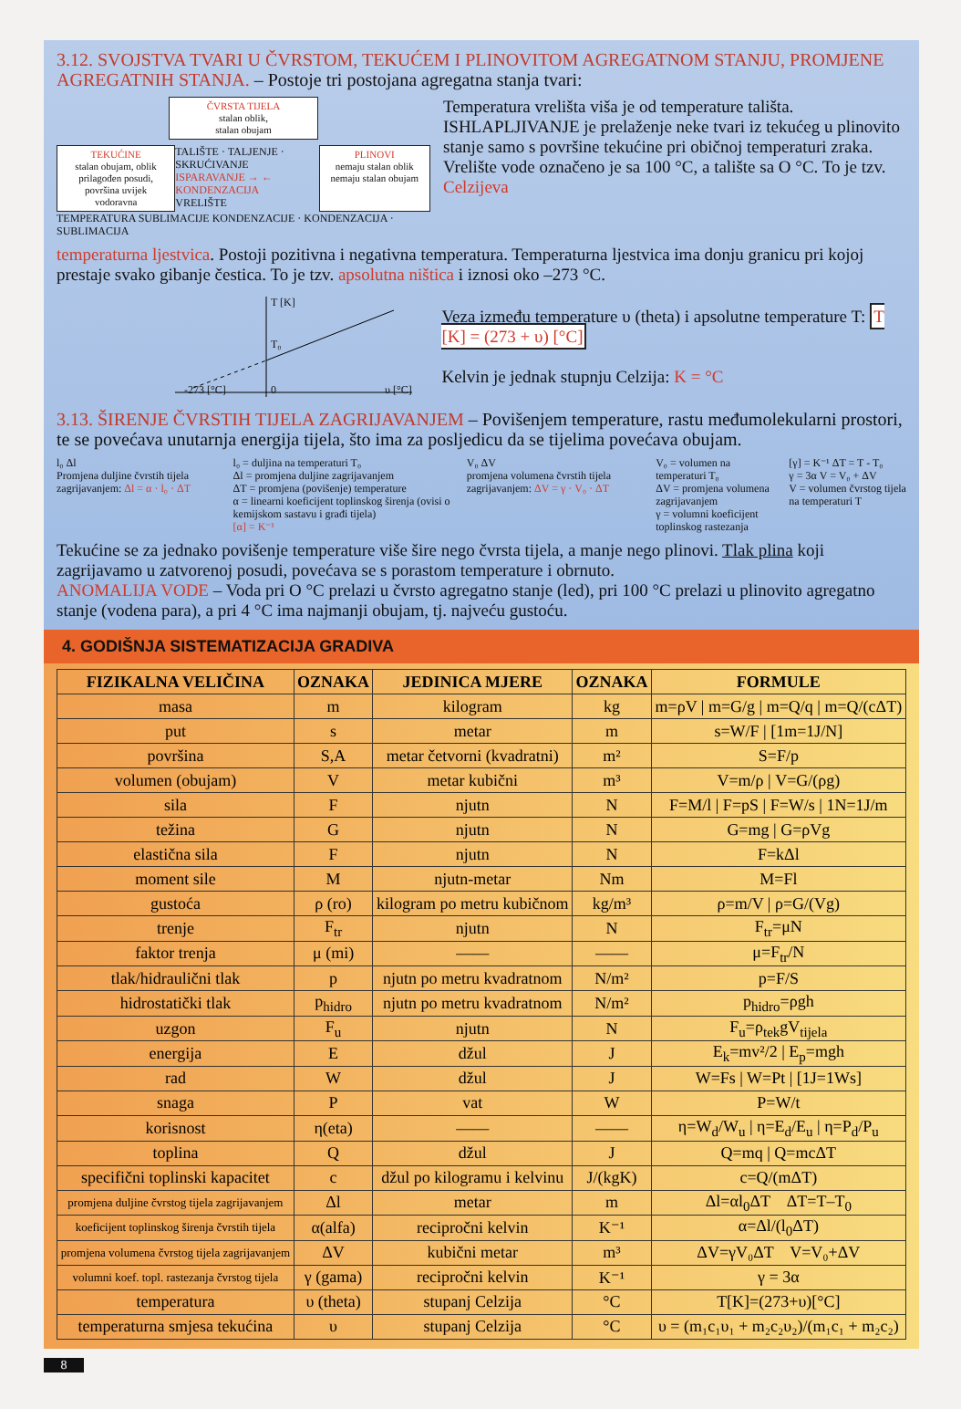3.12. SVOJSTVA TVARI U ČVRSTOM, TEKUĆEM I PLINOVITOM AGREGATNOM STANJU, PROMJENE AGREGATNIH STANJA. – Postoje tri postojana agregatna stanja tvari:
ČVRSTA TIJELA
stalan oblik,
stalan obujam
TEKUĆINE
stalan obujam, oblik prilagođen posudi, površina uvijek vodoravna
TALIŠTE · TALJENJE · SKRUĆIVANJE
ISPARAVANJE → ← KONDENZACIJA
VRELIŠTE
PLINOVI
nemaju stalan oblik nemaju stalan obujam
TEMPERATURA SUBLIMACIJE KONDENZACIJE · KONDENZACIJA · SUBLIMACIJA
Temperatura vrelišta viša je od temperature tališta. ISHLAPLJIVANJE je prelaženje neke tvari iz tekućeg u plinovito stanje samo s površine tekućine pri običnoj temperaturi zraka. Vrelište vode označeno je sa 100 °C, a talište sa O °C. To je tzv. Celzijeva
temperaturna ljestvica. Postoji pozitivna i negativna temperatura. Temperaturna ljestvica ima donju granicu pri kojoj prestaje svako gibanje čestica. To je tzv. apsolutna ništica i iznosi oko –273 °C.
T [K]
T₀
-273 [°C] 0 υ [°C]
Veza između temperature υ (theta) i apsolutne temperature T: T [K] = (273 + υ) [°C]
Kelvin je jednak stupnju Celzija: K = °C
3.13. ŠIRENJE ČVRSTIH TIJELA ZAGRIJAVANJEM – Povišenjem temperature, rastu međumolekularni prostori, te se povećava unutarnja energija tijela, što ima za posljedicu da se tijelima povećava obujam.
l₀ Δl
Promjena duljine čvrstih tijela zagrijavanjem: Δl = α · l₀ · ΔT
l₀ = duljina na temperaturi T₀
Δl = promjena duljine zagrijavanjem
ΔT = promjena (povišenje) temperature
α = linearni koeficijent toplinskog širenja (ovisi o kemijskom sastavu i građi tijela)
[α] = K⁻¹
V₀ ΔV
promjena volumena čvrstih tijela zagrijavanjem: ΔV = γ · V₀ · ΔT
V₀ = volumen na temperaturi T₀
ΔV = promjena volumena zagrijavanjem
γ = volumni koeficijent toplinskog rastezanja
[γ] = K⁻¹ ΔT = T - T₀
γ = 3α V = V₀ + ΔV
V = volumen čvrstog tijela na temperaturi T
Tekućine se za jednako povišenje temperature više šire nego čvrsta tijela, a manje nego plinovi. Tlak plina koji zagrijavamo u zatvorenoj posudi, povećava se s porastom temperature i obrnuto.
ANOMALIJA VODE – Voda pri O °C prelazi u čvrsto agregatno stanje (led), pri 100 °C prelazi u plinovito agregatno stanje (vodena para), a pri 4 °C ima najmanji obujam, tj. najveću gustoću.
4. GODIŠNJA SISTEMATIZACIJA GRADIVA
| FIZIKALNA VELIČINA | OZNAKA | JEDINICA MJERE | OZNAKA | FORMULE |
| --- | --- | --- | --- | --- |
| masa | m | kilogram | kg | m=ρV / m=G/g / m=Q/q / m=Q/(cΔT) |
| put | s | metar | m | s=W/F / [1m=1J/N] |
| površina | S,A | metar četvorni (kvadratni) | m² | S=F/p |
| volumen (obujam) | V | metar kubični | m³ | V=m/ρ / V=G/(ρg) |
| sila | F | njutn | N | F=M/l / F=pS / F=W/s / 1N=1J/m |
| težina | G | njutn | N | G=mg / G=ρVg |
| elastična sila | F | njutn | N | F=kΔl |
| moment sile | M | njutn-metar | Nm | M=Fl |
| gustoća | ρ (ro) | kilogram po metru kubičnom | kg/m³ | ρ=m/V / ρ=G/(Vg) |
| trenje | F<sub>tr</sub> | njutn | N | F<sub>tr</sub>=μN |
| faktor trenja | μ (mi) | —— | —— | μ=F<sub>tr</sub>/N |
| tlak/hidraulični tlak | p | njutn po metru kvadratnom | N/m² | p=F/S |
| hidrostatički tlak | p<sub>hidro</sub> | njutn po metru kvadratnom | N/m² | p<sub>hidro</sub>=ρgh |
| uzgon | F<sub>u</sub> | njutn | N | F<sub>u</sub>=ρ<sub>tek</sub>gV<sub>tijela</sub> |
| energija | E | džul | J | E<sub>k</sub>=mv²/2 / E<sub>p</sub>=mgh |
| rad | W | džul | J | W=Fs / W=Pt / [1J=1Ws] |
| snaga | P | vat | W | P=W/t |
| korisnost | η(eta) | —— | —— | η=W<sub>d</sub>/W<sub>u</sub> / η=E<sub>d</sub>/E<sub>u</sub> / η=P<sub>d</sub>/P<sub>u</sub> |
| toplina | Q | džul | J | Q=mq / Q=mcΔT |
| specifični toplinski kapacitet | c | džul po kilogramu i kelvinu | J/(kgK) | c=Q/(mΔT) |
| promjena duljine čvrstog tijela zagrijavanjem | Δl | metar | m | Δl=αl<sub>0</sub>ΔT ΔT=T–T<sub>0</sub> |
| koeficijent toplinskog širenja čvrstih tijela | α(alfa) | recipročni kelvin | K⁻¹ | α=Δl/(l<sub>0</sub>ΔT) |
| promjena volumena čvrstog tijela zagrijavanjem | ΔV | kubični metar | m³ | ΔV=γV₀ΔT V=V₀+ΔV |
| volumni koef. topl. rastezanja čvrstog tijela | γ (gama) | recipročni kelvin | K⁻¹ | γ = 3α |
| temperatura | υ (theta) | stupanj Celzija | °C | T[K]=(273+υ)[°C] |
| temperaturna smjesa tekućina | υ | stupanj Celzija | °C | υ = (m₁c₁υ₁ + m₂c₂υ₂)/(m₁c₁ + m₂c₂) |
8